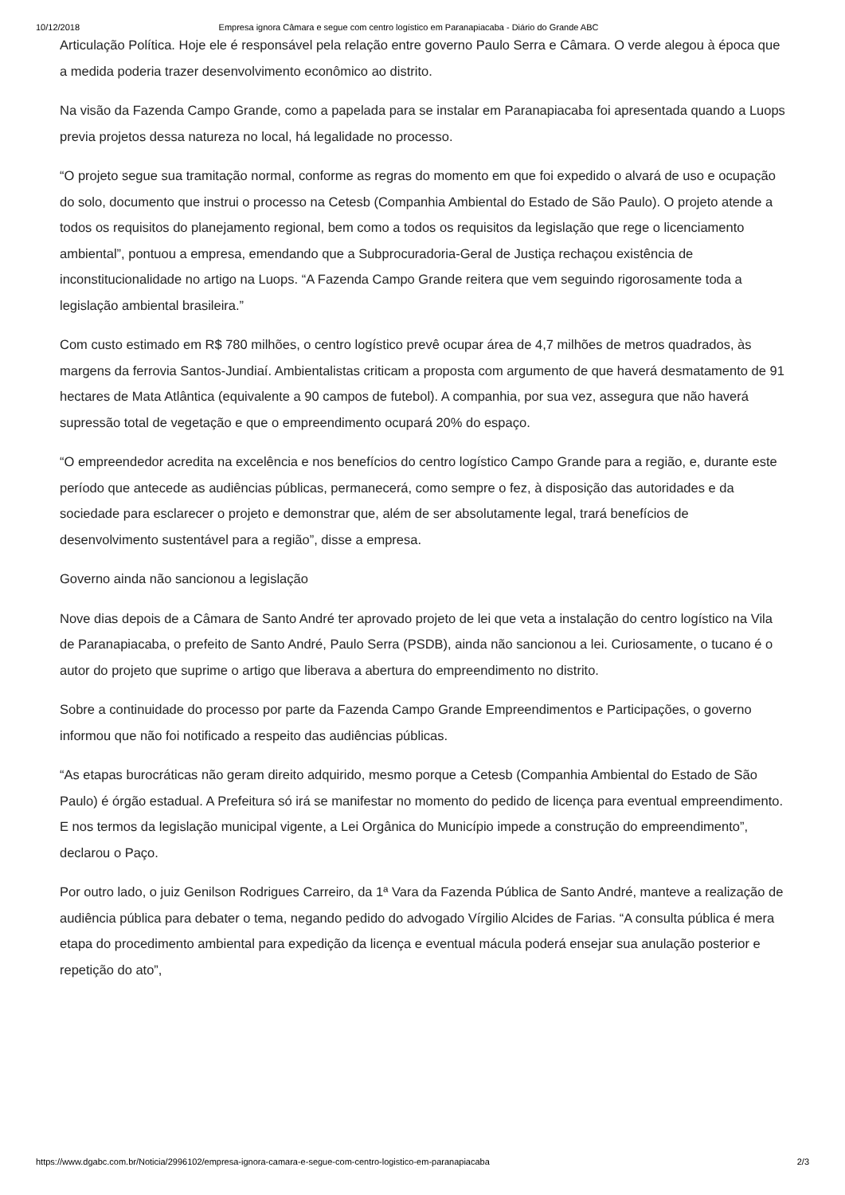10/12/2018 Empresa ignora Câmara e segue com centro logístico em Paranapiacaba - Diário do Grande ABC
Articulação Política. Hoje ele é responsável pela relação entre governo Paulo Serra e Câmara. O verde alegou à época que a medida poderia trazer desenvolvimento econômico ao distrito.
Na visão da Fazenda Campo Grande, como a papelada para se instalar em Paranapiacaba foi apresentada quando a Luops previa projetos dessa natureza no local, há legalidade no processo.
“O projeto segue sua tramitação normal, conforme as regras do momento em que foi expedido o alvará de uso e ocupação do solo, documento que instrui o processo na Cetesb (Companhia Ambiental do Estado de São Paulo). O projeto atende a todos os requisitos do planejamento regional, bem como a todos os requisitos da legislação que rege o licenciamento ambiental”, pontuou a empresa, emendando que a Subprocuradoria-Geral de Justiça rechaçou existência de inconstitucionalidade no artigo na Luops. “A Fazenda Campo Grande reitera que vem seguindo rigorosamente toda a legislação ambiental brasileira.”
Com custo estimado em R$ 780 milhões, o centro logístico prevê ocupar área de 4,7 milhões de metros quadrados, às margens da ferrovia Santos-Jundiaí. Ambientalistas criticam a proposta com argumento de que haverá desmatamento de 91 hectares de Mata Atlântica (equivalente a 90 campos de futebol). A companhia, por sua vez, assegura que não haverá supressão total de vegetação e que o empreendimento ocupará 20% do espaço.
“O empreendedor acredita na excelência e nos benefícios do centro logístico Campo Grande para a região, e, durante este período que antecede as audiências públicas, permanecerá, como sempre o fez, à disposição das autoridades e da sociedade para esclarecer o projeto e demonstrar que, além de ser absolutamente legal, trará benefícios de desenvolvimento sustentável para a região”, disse a empresa.
Governo ainda não sancionou a legislação
Nove dias depois de a Câmara de Santo André ter aprovado projeto de lei que veta a instalação do centro logístico na Vila de Paranapiacaba, o prefeito de Santo André, Paulo Serra (PSDB), ainda não sancionou a lei. Curiosamente, o tucano é o autor do projeto que suprime o artigo que liberava a abertura do empreendimento no distrito.
Sobre a continuidade do processo por parte da Fazenda Campo Grande Empreendimentos e Participações, o governo informou que não foi notificado a respeito das audiências públicas.
“As etapas burocráticas não geram direito adquirido, mesmo porque a Cetesb (Companhia Ambiental do Estado de São Paulo) é órgão estadual. A Prefeitura só irá se manifestar no momento do pedido de licença para eventual empreendimento. E nos termos da legislação municipal vigente, a Lei Orgânica do Município impede a construção do empreendimento”, declarou o Paço.
Por outro lado, o juiz Genilson Rodrigues Carreiro, da 1ª Vara da Fazenda Pública de Santo André, manteve a realização de audiência pública para debater o tema, negando pedido do advogado Vírgilio Alcides de Farias. “A consulta pública é mera etapa do procedimento ambiental para expedição da licença e eventual mácula poderá ensejar sua anulação posterior e repetição do ato”,
https://www.dgabc.com.br/Noticia/2996102/empresa-ignora-camara-e-segue-com-centro-logistico-em-paranapiacaba 2/3